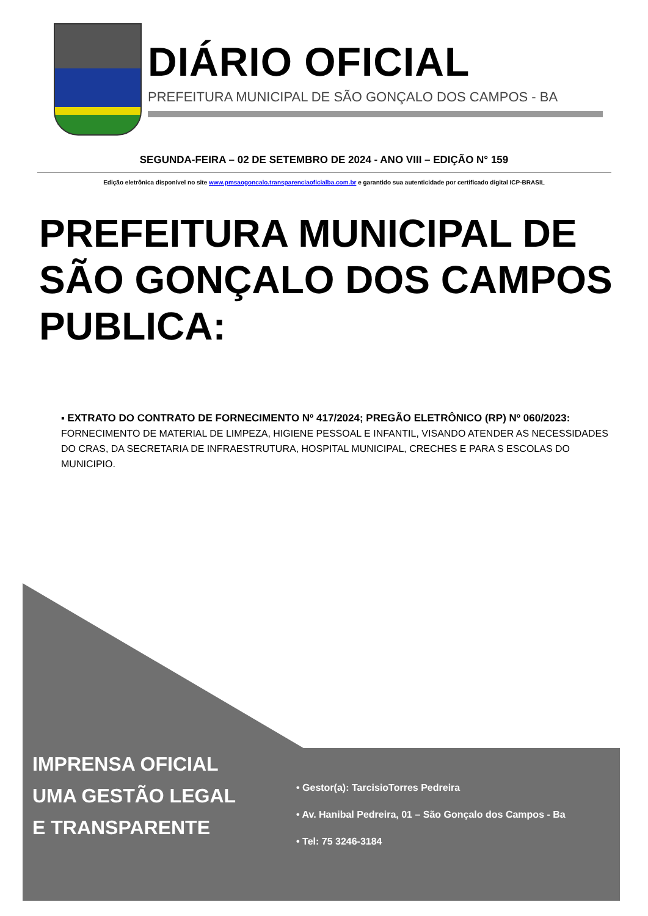DIÁRIO OFICIAL
PREFEITURA MUNICIPAL DE SÃO GONÇALO DOS CAMPOS - BA
SEGUNDA-FEIRA – 02 DE SETEMBRO DE 2024 - ANO VIII – EDIÇÃO N° 159
Edição eletrônica disponível no site www.pmsaogoncalo.transparenciaoficialba.com.br e garantido sua autenticidade por certificado digital ICP-BRASIL
PREFEITURA MUNICIPAL DE SÃO GONÇALO DOS CAMPOS PUBLICA:
▪ EXTRATO DO CONTRATO DE FORNECIMENTO Nº 417/2024; PREGÃO ELETRÔNICO (RP) Nº 060/2023:
FORNECIMENTO DE MATERIAL DE LIMPEZA, HIGIENE PESSOAL E INFANTIL, VISANDO ATENDER AS NECESSIDADES DO CRAS, DA SECRETARIA DE INFRAESTRUTURA, HOSPITAL MUNICIPAL, CRECHES E PARA S ESCOLAS DO MUNICIPIO.
IMPRENSA OFICIAL
UMA GESTÃO LEGAL
E TRANSPARENTE
• Gestor(a): TarcisioTorres Pedreira
• Av. Hanibal Pedreira, 01 – São Gonçalo dos Campos - Ba
• Tel: 75 3246-3184